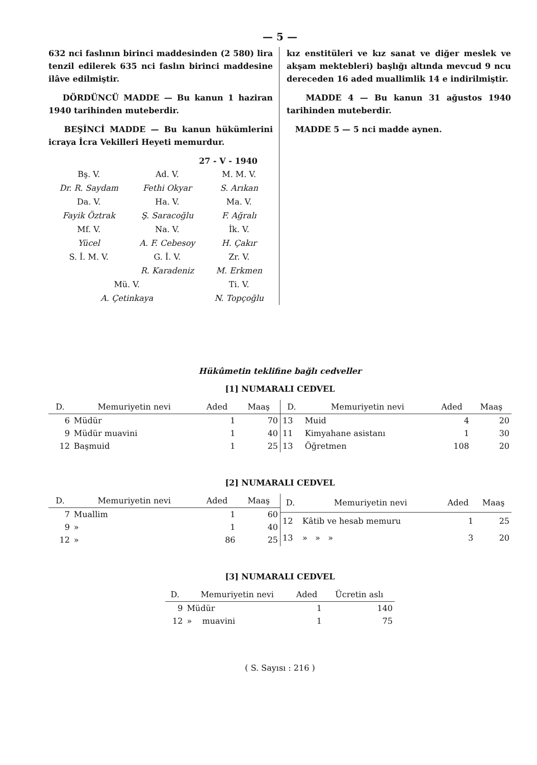— 5 —
632 nci faslının birinci maddesinden (2 580) lira tenzil edilerek 635 nci faslın birinci maddesine ilâve edilmiştir.
DÖRDÜNCÜ MADDE — Bu kanun 1 haziran 1940 tarihinden muteberdir.
BEŞİNCİ MADDE — Bu kanun hükümlerini icraya İcra Vekilleri Heyeti memurdur.
27 - V - 1940
| Bş. V. | Ad. V. | M. M. V. |
| Dr. R. Saydam | Fethi Okyar | S. Arıkan |
| Da. V. | Ha. V. | Ma. V. |
| Fayik Öztrak | Ş. Saracoğlu | F. Ağralı |
| Mf. V. | Na. V. | İk. V. |
| Yücel | A. F. Cebesoy | H. Çakır |
| S. İ. M. V. | G. İ. V. | Zr. V. |
| | R. Karadeniz | M. Erkmen |
| Mü. V. | | Ti. V. |
| A. Çetinkaya | | N. Topçoğlu |
kız enstitüleri ve kız sanat ve diğer meslek ve akşam mektebleri) başlığı altında mevcud 9 ncu dereceden 16 aded muallimlik 14 e indirilmiştir.
MADDE 4 — Bu kanun 31 ağustos 1940 tarihinden muteberdir.
MADDE 5 — 5 nci madde aynen.
Hükûmetin teklifine bağlı cedveller
[1] NUMARALI CEDVEL
| D. | Memuriyetin nevi | Aded | Maaş |
| --- | --- | --- | --- |
| 6 | Müdür | 1 | 70 |
| 9 | Müdür muavini | 1 | 40 |
| 12 | Başmuid | 1 | 25 |
| D. | Memuriyetin nevi | Aded | Maaş |
| --- | --- | --- | --- |
| 13 | Muid | 4 | 20 |
| 11 | Kimyahane asistanı | 1 | 30 |
| 13 | Öğretmen | 108 | 20 |
[2] NUMARALI CEDVEL
| D. | Memuriyetin nevi | Aded | Maaş |
| --- | --- | --- | --- |
| 7 | Muallim | 1 | 60 |
| 9 | » | 1 | 40 |
| 12 | » | 86 | 25 |
| D. | Memuriyetin nevi | Aded | Maaş |
| --- | --- | --- | --- |
| 12 | Kâtib ve hesab memuru | 1 | 25 |
| 13 | » » » | 3 | 20 |
[3] NUMARALI CEDVEL
| D. | Memuriyetin nevi | Aded | Ücretin aslı |
| --- | --- | --- | --- |
| 9 | Müdür | 1 | 140 |
| 12 | » muavini | 1 | 75 |
( S. Sayısı : 216 )